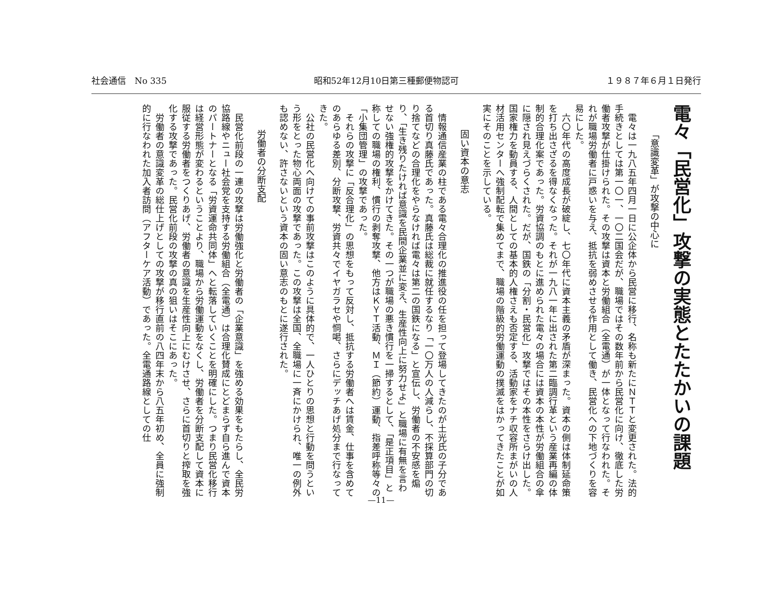社会通信　No 335 昭和52年12月10日第三種郵便物認可 １９８７年６月１日発行
電々「民営化」攻撃の実態とたたかいの課題
「意識変革」が攻撃の中心に
電々は一九八五年四月一日に公企体から民営に移行、名称も新たにＮＴＴと変更された。法的手続きとしては第一〇一、一〇二国会だが、職場ではその数年前から民営化に向け、徹底した労働者攻撃が仕掛けられた。その攻撃は資本と労働組合（全電通）が一体となって行なわれた。それが職場労働者に戸惑いを与え、抵抗を弱めさせる作用として働き、民営化への下地づくりを容易にした。
六〇年代の高度成長が破綻し、七〇年代に資本主義の矛盾が深まった。資本の側は体制延命策を打ち出さざるを得なくなった。それが一九八一年に出された第二臨調行革という産業再編の体制的合理化案であった。労資協調のもとに進められた電々の場合には資本の本性が労働組合の傘に隠され見えづらくされた。だが、国鉄の「分割・民営化」攻撃ではその本性をさらけ出した。国家権力を動員する、人間としての基本的人権さえも否定する、活動家をナチ収容所まがいの人材活用センターへ強制配転で集めてまで、職場の階級的労働運動の撲滅をはかってきたことが如実にそのことを示している。
固い資本の意志
情報通信産業の柱である電々合理化の推進役の任を担って登場してきたのが土光氏の子分である首切り真藤氏であった。真藤氏は総裁に就任するなり「一〇万人の人減らし、不採算部門の切り捨てなどの合理化をやらなければ電々は第二の国鉄になる」と宣伝し、労働者の不安感を煽り、「生き残りたければ意識を民間企業並に変え、生産性向上に努力せよ」と職場に有無を言わせない強権的攻撃をかけてきた。その一つが職場の悪き慣行を一掃するとして、「是正項目」と称しての職場の権利、慣行の剥奪攻撃、他方はＫＹＴ活動、ＭＩ（節約）運動、指差呼称等々の「小集団管理」の攻撃であった。
それらの攻撃に「反合理化」の思想をもって反対し、抵抗する労働者へは賃金、仕事を含めてのあらゆる差別、分断攻撃、労資共々でイヤガラセや恫喝、さらにデッチあげ処分まで行なってきた。
公社の民営化へ向けての事前攻撃はこのように具体的で、一人ひとりの思想と行動を問うという形をとった物心両面の攻撃であった。この攻撃は全国、全職場に一斉にかけられ、唯一の例外も認めない、許さないという資本の固い意志のもとに遂行された。
労働者の分断支配
民営化前段の一連の攻撃は労働強化と労働者の「企業意識」を強める効果をもたらし、全民労協路線やニュー社会党を支持する労働組合（全電通）は合理化賛成にとどまらず自ら進んで資本のパートナーとなる「労資運命共同体」へと転落していくことを明確にした。つまり民営化移行は経営形態が変わるということより、職場から労働運動をなくし、労働者を分断支配して資本に服従する労働者をつくりあげ、労働者の意識を生産性向上にむけさせ、さらに首切りと搾取を強化する攻撃であった。民営化前段の攻撃の真の狙いはそこにあった。
労働者の意識変革の総仕上げとしての攻撃が移行直前の八四年末から八五年初め、全員に強制的に行なわれた加入者訪問（アフターケア活動）であった。全電通路線としての仕
—11—